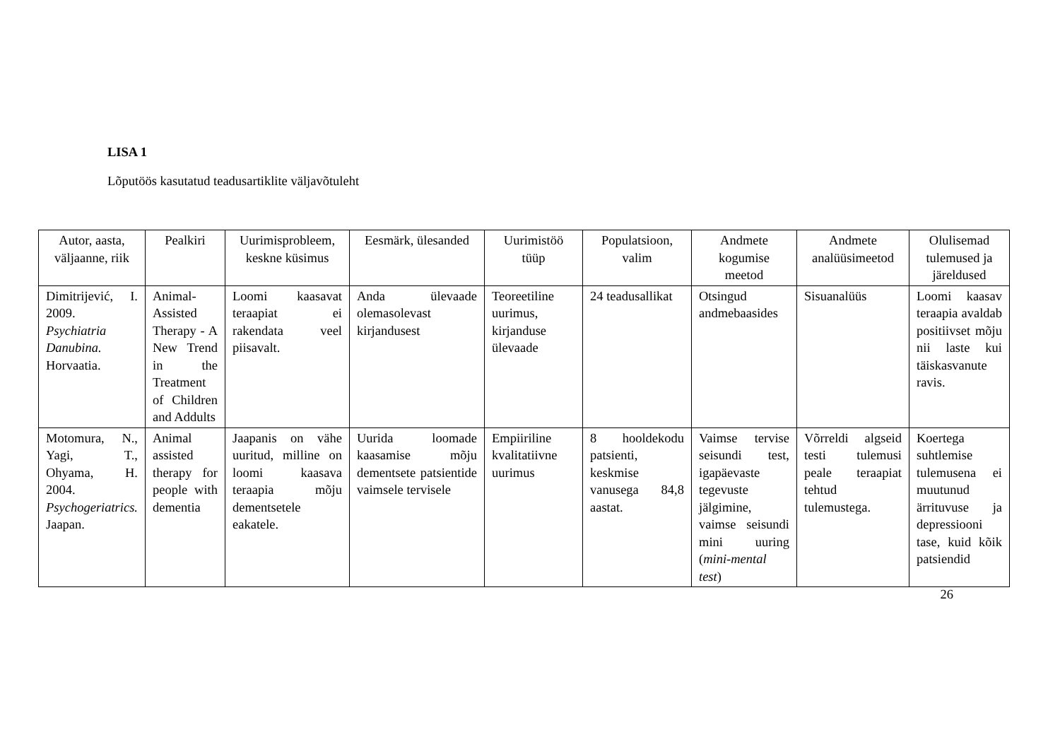LISA 1
Lõputöös kasutatud teadusartiklite väljavõtuleht
| Autor, aasta, väljaanne, riik | Pealkiri | Uurimisprobleem, keskne küsimus | Eesmärk, ülesanded | Uurimistöö tüüp | Populatsioon, valim | Andmete kogumise meetod | Andmete analüüsimeetod | Olulisemad tulemused ja järeldused |
| --- | --- | --- | --- | --- | --- | --- | --- | --- |
| Dimitrijević, I. 2009. Psychiatria Danubina. Horvaatia. | Animal-Assisted Therapy - A New Trend in the Treatment of Children and Addults | Loomi kaasavat teraapiat ei rakendata veel piisavalt. | Anda ülevaade olemasolevast kirjandusest | Teoreetiline uurimus, kirjanduse ülevaade | 24 teadusallikat | Otsingud andmebaasides | Sisuanalüüs | Loomi kaasav teraapia avaldab positiivset mõju nii laste kui täiskasvanute ravis. |
| Motomura, N., Yagi, T., Ohyama, H. 2004. Psychogeriatrics. Jaapan. | Animal assisted therapy for people with dementia | Jaapanis on vähe uuritud, milline on loomi kaasava teraapia mõju dementsetele eakatele. | Uurida loomade kaasamise mõju dementsete patsientide vaimsele tervisele | Empiiriline kvalitatiivne uurimus | 8 hooldekodu patsienti, keskmise vanusega 84,8 aastat. | Vaimse tervise seisundi test, igapäevaste tegevuste jälgimine, vaimse seisundi mini uuring ( mini-mental test ) | Võrreldi algseid testi tulemusi peale teraapiat tehtud tulemustega. | Koertega suhtlemise tulemusena ei muutunud ärrituvuse ja depressiooni tase, kuid kõik patsiendid |
26